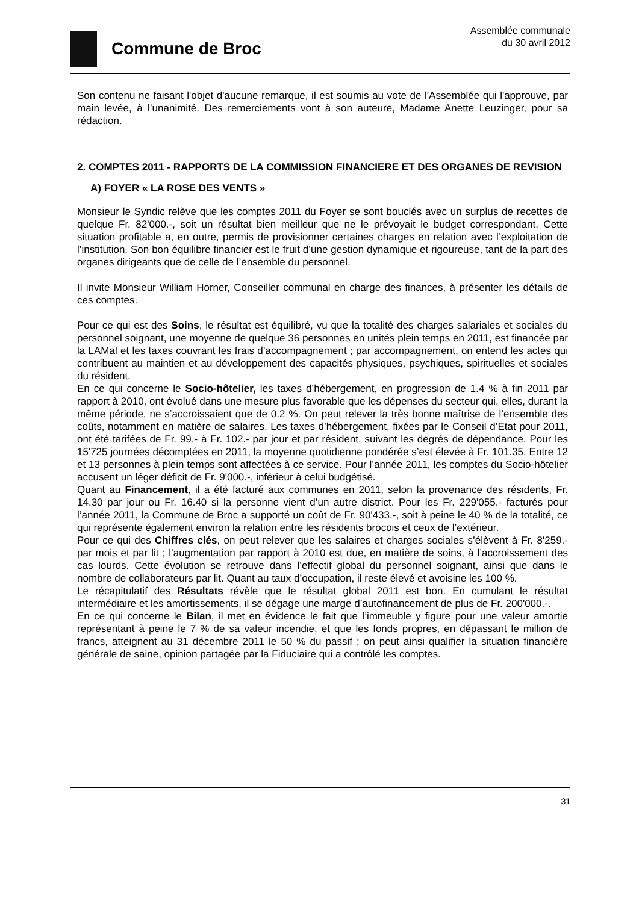Commune de Broc
Assemblée communale
du 30 avril 2012
Son contenu ne faisant l'objet d'aucune remarque, il est soumis au vote de l'Assemblée qui l'approuve, par main levée, à l’unanimité. Des remerciements vont à son auteure, Madame Anette Leuzinger, pour sa rédaction.
2. COMPTES 2011 - RAPPORTS DE LA COMMISSION FINANCIERE ET DES ORGANES DE REVISION
A) FOYER « LA ROSE DES VENTS »
Monsieur le Syndic relève que les comptes 2011 du Foyer se sont bouclés avec un surplus de recettes de quelque Fr. 82'000.-, soit un résultat bien meilleur que ne le prévoyait le budget correspondant. Cette situation profitable a, en outre, permis de provisionner certaines charges en relation avec l’exploitation de l’institution. Son bon équilibre financier est le fruit d’une gestion dynamique et rigoureuse, tant de la part des organes dirigeants que de celle de l’ensemble du personnel.
Il invite Monsieur William Horner, Conseiller communal en charge des finances, à présenter les détails de ces comptes.
Pour ce qui est des Soins, le résultat est équilibré, vu que la totalité des charges salariales et sociales du personnel soignant, une moyenne de quelque 36 personnes en unités plein temps en 2011, est financée par la LAMal et les taxes couvrant les frais d’accompagnement ; par accompagnement, on entend les actes qui contribuent au maintien et au développement des capacités physiques, psychiques, spirituelles et sociales du résident.
En ce qui concerne le Socio-hôtelier, les taxes d’hébergement, en progression de 1.4 % à fin 2011 par rapport à 2010, ont évolué dans une mesure plus favorable que les dépenses du secteur qui, elles, durant la même période, ne s’accroissaient que de 0.2 %. On peut relever la très bonne maîtrise de l’ensemble des coûts, notamment en matière de salaires. Les taxes d’hébergement, fixées par le Conseil d’Etat pour 2011, ont été tarifées de Fr. 99.- à Fr. 102.- par jour et par résident, suivant les degrés de dépendance. Pour les 15'725 journées décomptées en 2011, la moyenne quotidienne pondérée s’est élevée à Fr. 101.35. Entre 12 et 13 personnes à plein temps sont affectées à ce service. Pour l’année 2011, les comptes du Socio-hôtelier accusent un léger déficit de Fr. 9'000.-, inférieur à celui budgétisé.
Quant au Financement, il a été facturé aux communes en 2011, selon la provenance des résidents, Fr. 14.30 par jour ou Fr. 16.40 si la personne vient d’un autre district. Pour les Fr. 229'055.- facturés pour l’année 2011, la Commune de Broc a supporté un coût de Fr. 90'433.-, soit à peine le 40 % de la totalité, ce qui représente également environ la relation entre les résidents brocois et ceux de l’extérieur.
Pour ce qui des Chiffres clés, on peut relever que les salaires et charges sociales s’élèvent à Fr. 8'259.- par mois et par lit ; l’augmentation par rapport à 2010 est due, en matière de soins, à l’accroissement des cas lourds. Cette évolution se retrouve dans l’effectif global du personnel soignant, ainsi que dans le nombre de collaborateurs par lit. Quant au taux d’occupation, il reste élevé et avoisine les 100 %.
Le récapitulatif des Résultats révèle que le résultat global 2011 est bon. En cumulant le résultat intermédiaire et les amortissements, il se dégage une marge d’autofinancement de plus de Fr. 200'000.-.
En ce qui concerne le Bilan, il met en évidence le fait que l’immeuble y figure pour une valeur amortie représentant à peine le 7 % de sa valeur incendie, et que les fonds propres, en dépassant le million de francs, atteignent au 31 décembre 2011 le 50 % du passif ; on peut ainsi qualifier la situation financière générale de saine, opinion partagée par la Fiduciaire qui a contrôlé les comptes.
31